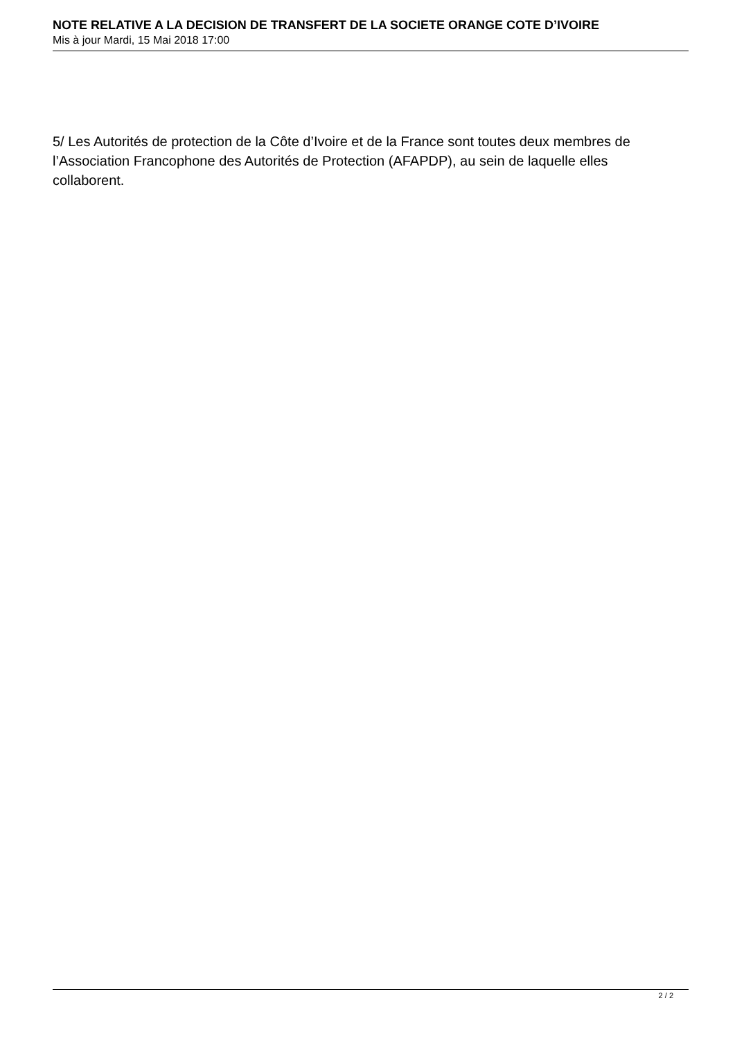NOTE RELATIVE A LA DECISION DE TRANSFERT DE LA SOCIETE ORANGE COTE D’IVOIRE
Mis à jour Mardi, 15 Mai 2018 17:00
5/ Les Autorités de protection de la Côte d’Ivoire et de la France sont toutes deux membres de l’Association Francophone des Autorités de Protection (AFAPDP), au sein de laquelle elles collaborent.
2 / 2